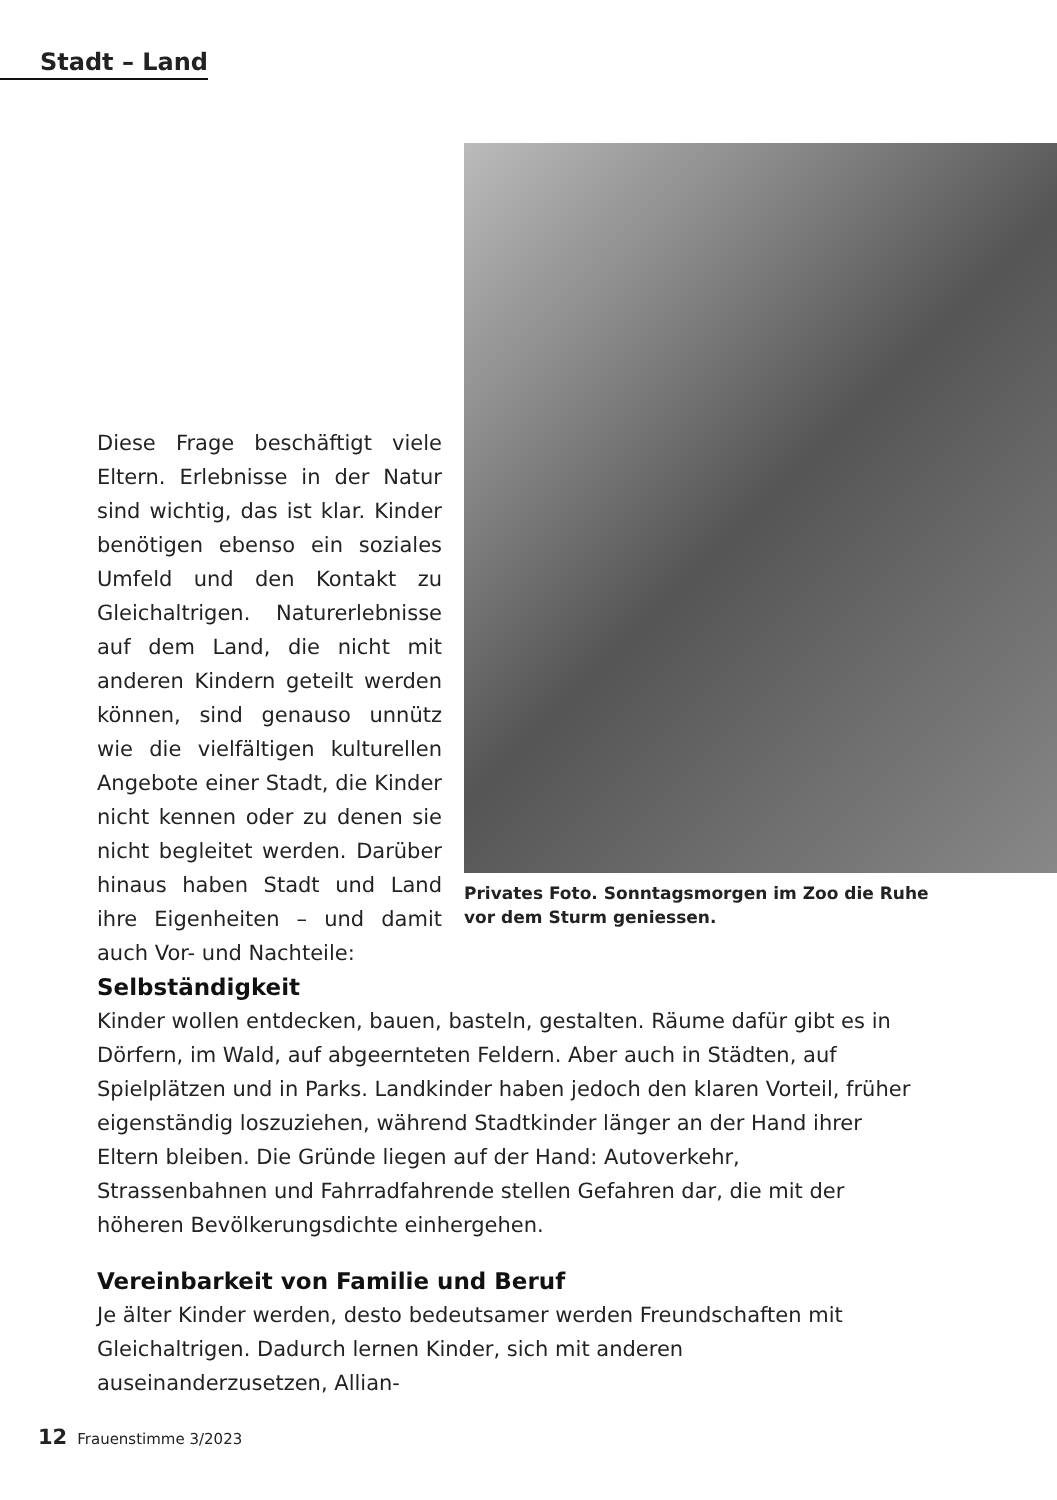Stadt – Land
Diese Frage beschäftigt viele Eltern. Erlebnisse in der Natur sind wichtig, das ist klar. Kinder benötigen ebenso ein soziales Umfeld und den Kontakt zu Gleichaltrigen. Naturerlebnisse auf dem Land, die nicht mit anderen Kindern geteilt werden können, sind genauso unnütz wie die vielfältigen kulturellen Angebote einer Stadt, die Kinder nicht kennen oder zu denen sie nicht begleitet werden. Darüber hinaus haben Stadt und Land ihre Eigenheiten – und damit auch Vor- und Nachteile:
Privates Foto. Sonntagsmorgen im Zoo die Ruhe
vor dem Sturm geniessen.
Selbständigkeit
Kinder wollen entdecken, bauen, basteln, gestalten. Räume dafür gibt es in Dörfern, im Wald, auf abgeernteten Feldern. Aber auch in Städten, auf Spielplätzen und in Parks. Landkinder haben jedoch den klaren Vorteil, früher eigenständig loszuziehen, während Stadtkinder länger an der Hand ihrer Eltern bleiben. Die Gründe liegen auf der Hand: Autoverkehr, Strassenbahnen und Fahrradfahrende stellen Gefahren dar, die mit der höheren Bevölkerungsdichte einhergehen.
Vereinbarkeit von Familie und Beruf
Je älter Kinder werden, desto bedeutsamer werden Freundschaften mit Gleichaltrigen. Dadurch lernen Kinder, sich mit anderen auseinanderzusetzen, Allian-
12 Frauenstimme 3/2023